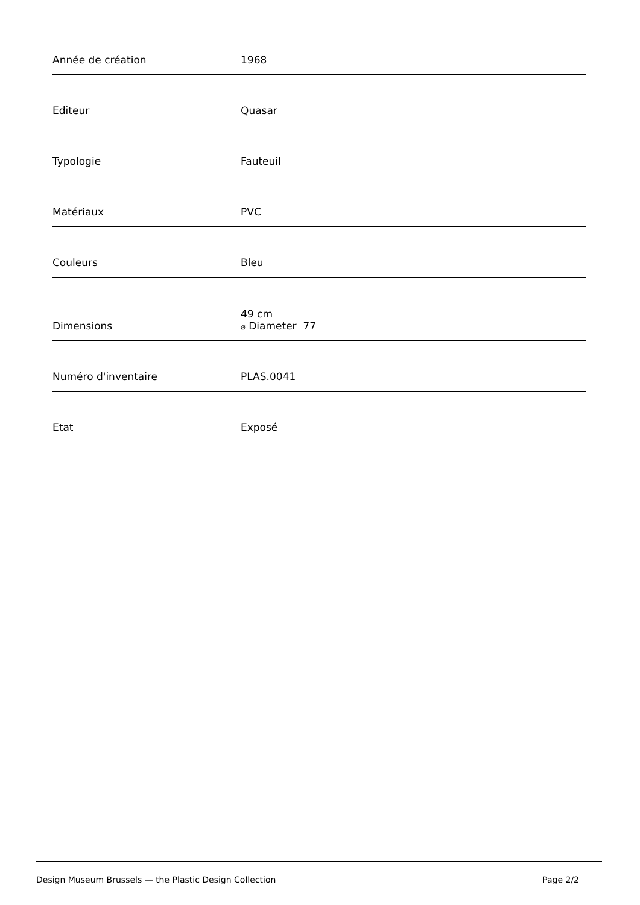| Année de création | 1968 |
| Editeur | Quasar |
| Typologie | Fauteuil |
| Matériaux | PVC |
| Couleurs | Bleu |
| Dimensions | 49 cm ⌀ Diameter 77 |
| Numéro d'inventaire | PLAS.0041 |
| Etat | Exposé |
Design Museum Brussels — the Plastic Design Collection Page 2/2